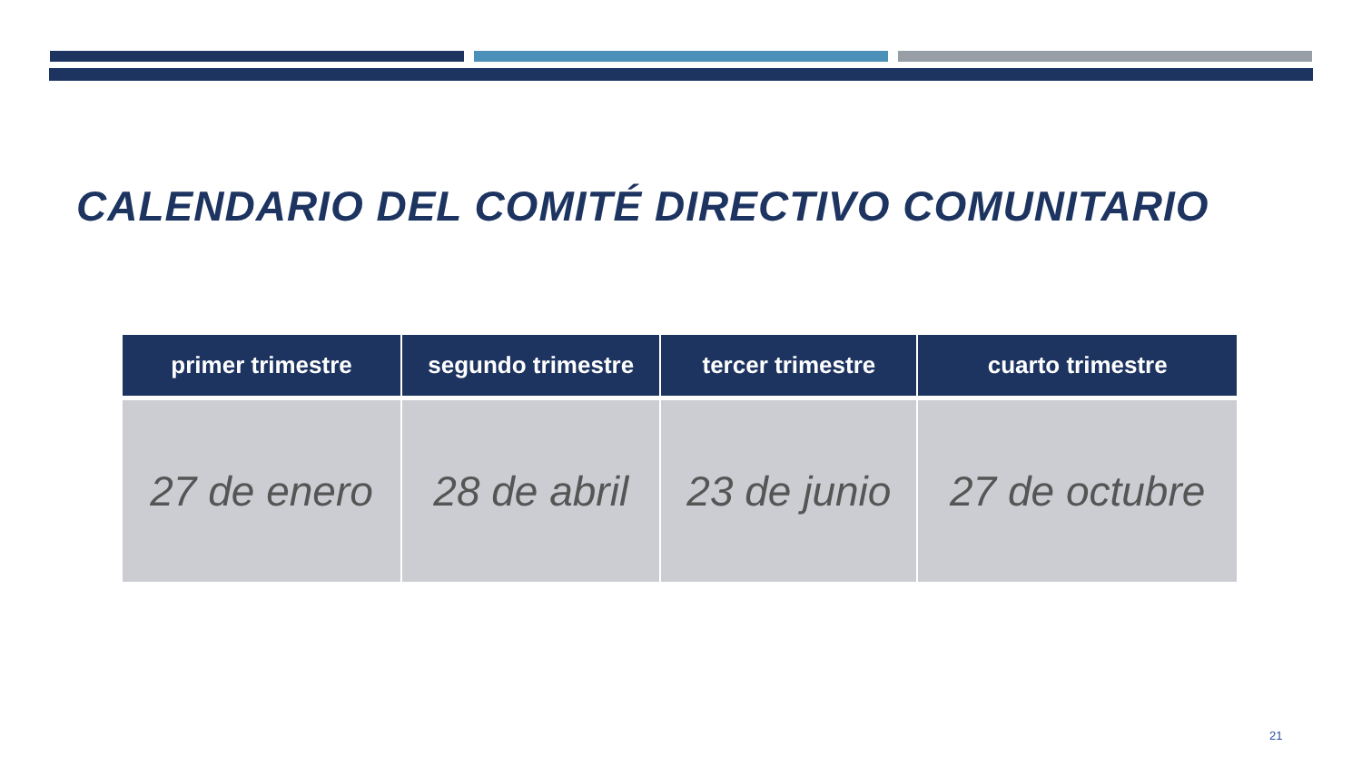CALENDARIO DEL COMITÉ DIRECTIVO COMUNITARIO
| primer trimestre | segundo trimestre | tercer trimestre | cuarto trimestre |
| --- | --- | --- | --- |
| 27 de enero | 28 de abril | 23 de junio | 27 de octubre |
21